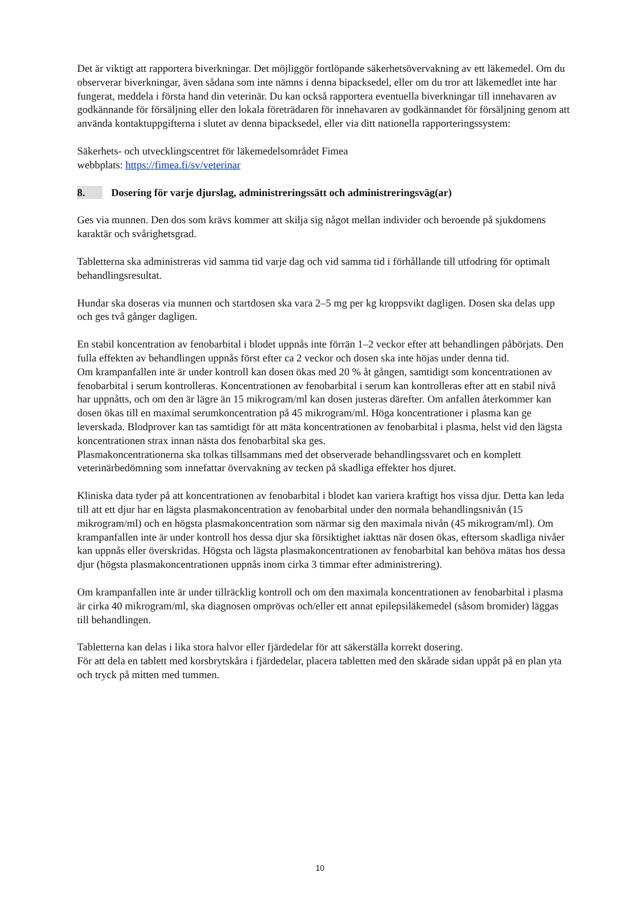Det är viktigt att rapportera biverkningar. Det möjliggör fortlöpande säkerhetsövervakning av ett läkemedel. Om du observerar biverkningar, även sådana som inte nämns i denna bipacksedel, eller om du tror att läkemedlet inte har fungerat, meddela i första hand din veterinär. Du kan också rapportera eventuella biverkningar till innehavaren av godkännande för försäljning eller den lokala företrädaren för innehavaren av godkännandet för försäljning genom att använda kontaktuppgifterna i slutet av denna bipacksedel, eller via ditt nationella rapporteringssystem:
Säkerhets- och utvecklingscentret för läkemedelsområdet Fimea
webbplats: https://fimea.fi/sv/veterinar
8. Dosering för varje djurslag, administreringssätt och administreringsväg(ar)
Ges via munnen. Den dos som krävs kommer att skilja sig något mellan individer och beroende på sjukdomens karaktär och svårighetsgrad.
Tabletterna ska administreras vid samma tid varje dag och vid samma tid i förhållande till utfodring för optimalt behandlingsresultat.
Hundar ska doseras via munnen och startdosen ska vara 2–5 mg per kg kroppsvikt dagligen. Dosen ska delas upp och ges två gånger dagligen.
En stabil koncentration av fenobarbital i blodet uppnås inte förrän 1–2 veckor efter att behandlingen påbörjats. Den fulla effekten av behandlingen uppnås först efter ca 2 veckor och dosen ska inte höjas under denna tid.
Om krampanfallen inte är under kontroll kan dosen ökas med 20 % åt gången, samtidigt som koncentrationen av fenobarbital i serum kontrolleras. Koncentrationen av fenobarbital i serum kan kontrolleras efter att en stabil nivå har uppnåtts, och om den är lägre än 15 mikrogram/ml kan dosen justeras därefter. Om anfallen återkommer kan dosen ökas till en maximal serumkoncentration på 45 mikrogram/ml. Höga koncentrationer i plasma kan ge leverskada. Blodprover kan tas samtidigt för att mäta koncentrationen av fenobarbital i plasma, helst vid den lägsta koncentrationen strax innan nästa dos fenobarbital ska ges.
Plasmakoncentrationerna ska tolkas tillsammans med det observerade behandlingssvaret och en komplett veterinärbedömning som innefattar övervakning av tecken på skadliga effekter hos djuret.
Kliniska data tyder på att koncentrationen av fenobarbital i blodet kan variera kraftigt hos vissa djur. Detta kan leda till att ett djur har en lägsta plasmakoncentration av fenobarbital under den normala behandlingsnivån (15 mikrogram/ml) och en högsta plasmakoncentration som närmar sig den maximala nivån (45 mikrogram/ml). Om krampanfallen inte är under kontroll hos dessa djur ska försiktighet iakttas när dosen ökas, eftersom skadliga nivåer kan uppnås eller överskridas. Högsta och lägsta plasmakoncentrationen av fenobarbital kan behöva mätas hos dessa djur (högsta plasmakoncentrationen uppnås inom cirka 3 timmar efter administrering).
Om krampanfallen inte är under tillräcklig kontroll och om den maximala koncentrationen av fenobarbital i plasma är cirka 40 mikrogram/ml, ska diagnosen omprövas och/eller ett annat epilepsiläkemedel (såsom bromider) läggas till behandlingen.
Tabletterna kan delas i lika stora halvor eller fjärdedelar för att säkerställa korrekt dosering.
För att dela en tablett med korsbrytskåra i fjärdedelar, placera tabletten med den skårade sidan uppåt på en plan yta och tryck på mitten med tummen.
10